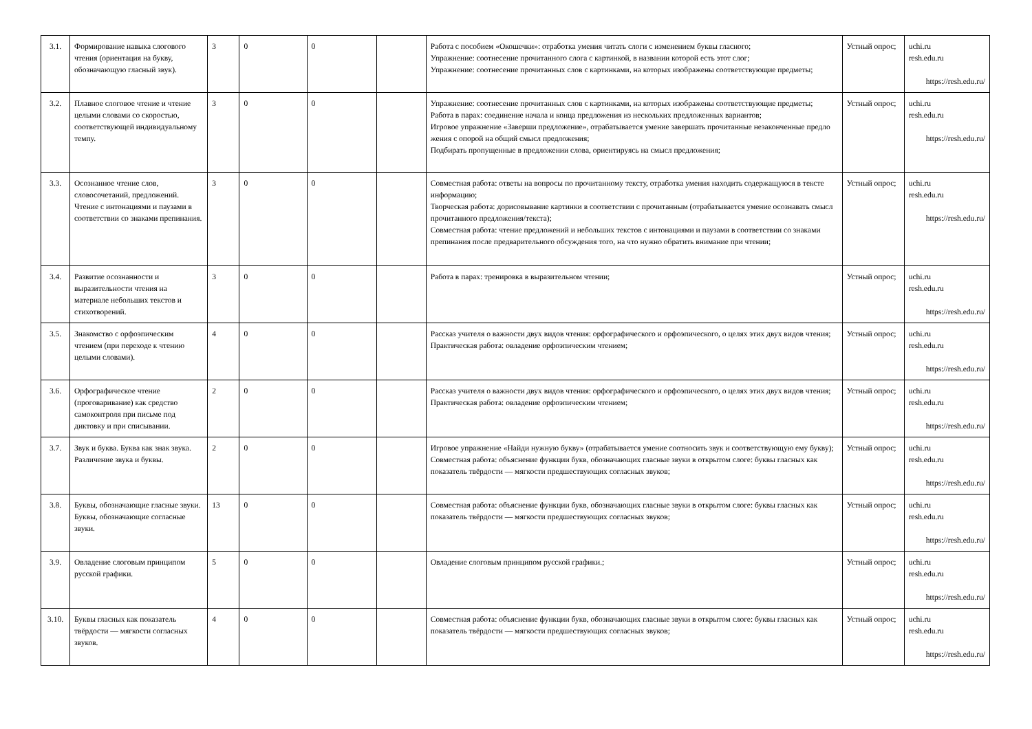| 3.1. | Формирование навыка слогового чтения (ориентация на букву, обозначающую гласный звук). | 3 | 0 | 0 | | Работа с пособием «Окошечки»: отработка умения читать слоги с изменением буквы гласного; Упражнение: соотнесение прочитанного слога с картинкой, в названии которой есть этот слог; Упражнение: соотнесение прочитанных слов с картинками, на которых изображены соответствующие предметы; | Устный опрос; | uchi.ru resh.edu.ru https://resh.edu.ru/ |
| 3.2. | Плавное слоговое чтение и чтение целыми словами со скоростью, соответствующей индивидуальному темпу. | 3 | 0 | 0 | | Упражнение: соотнесение прочитанных слов с картинками, на которых изображены соответствующие предметы; Работа в парах: соединение начала и конца предложения из нескольких предложенных вариантов; Игровое упражнение «Заверши предложение», отрабатывается умение завершать прочитанные незаконченные предло жения с опорой на общий смысл предложения; Подбирать пропущенные в предложении слова, ориентируясь на смысл предложения; | Устный опрос; | uchi.ru resh.edu.ru https://resh.edu.ru/ |
| 3.3. | Осознанное чтение слов, словосочетаний, предложений. Чтение с интонациями и паузами в соответствии со знаками препинания. | 3 | 0 | 0 | | Совместная работа: ответы на вопросы по прочитанному тексту, отработка умения находить содержащуюся в тексте информацию; Творческая работа: дорисовывание картинки в соответствии с прочитанным (отрабатывается умение осознавать смысл прочитанного предложения/текста); Совместная работа: чтение предложений и небольших текстов с интонациями и паузами в соответствии со знаками препинания после предварительного обсуждения того, на что нужно обратить внимание при чтении; | Устный опрос; | uchi.ru resh.edu.ru https://resh.edu.ru/ |
| 3.4. | Развитие осознанности и выразительности чтения на материале небольших текстов и стихотворений. | 3 | 0 | 0 | | Работа в парах: тренировка в выразительном чтении; | Устный опрос; | uchi.ru resh.edu.ru https://resh.edu.ru/ |
| 3.5. | Знакомство с орфоэпическим чтением (при переходе к чтению целыми словами). | 4 | 0 | 0 | | Рассказ учителя о важности двух видов чтения: орфографического и орфоэпического, о целях этих двух видов чтения; Практическая работа: овладение орфоэпическим чтением; | Устный опрос; | uchi.ru resh.edu.ru https://resh.edu.ru/ |
| 3.6. | Орфографическое чтение (проговаривание) как средство самоконтроля при письме под диктовку и при списывании. | 2 | 0 | 0 | | Рассказ учителя о важности двух видов чтения: орфографического и орфоэпического, о целях этих двух видов чтения; Практическая работа: овладение орфоэпическим чтением; | Устный опрос; | uchi.ru resh.edu.ru https://resh.edu.ru/ |
| 3.7. | Звук и буква. Буква как знак звука. Различение звука и буквы. | 2 | 0 | 0 | | Игровое упражнение «Найди нужную букву» (отрабатывается умение соотносить звук и соответствующую ему букву); Совместная работа: объяснение функции букв, обозначающих гласные звуки в открытом слоге: буквы гласных как показатель твёрдости — мягкости предшествующих согласных звуков; | Устный опрос; | uchi.ru resh.edu.ru https://resh.edu.ru/ |
| 3.8. | Буквы, обозначающие гласные звуки. Буквы, обозначающие согласные звуки. | 13 | 0 | 0 | | Совместная работа: объяснение функции букв, обозначающих гласные звуки в открытом слоге: буквы гласных как показатель твёрдости — мягкости предшествующих согласных звуков; | Устный опрос; | uchi.ru resh.edu.ru https://resh.edu.ru/ |
| 3.9. | Овладение слоговым принципом русской графики. | 5 | 0 | 0 | | Овладение слоговым принципом русской графики.; | Устный опрос; | uchi.ru resh.edu.ru https://resh.edu.ru/ |
| 3.10. | Буквы гласных как показатель твёрдости — мягкости согласных звуков. | 4 | 0 | 0 | | Совместная работа: объяснение функции букв, обозначающих гласные звуки в открытом слоге: буквы гласных как показатель твёрдости — мягкости предшествующих согласных звуков; | Устный опрос; | uchi.ru resh.edu.ru https://resh.edu.ru/ |